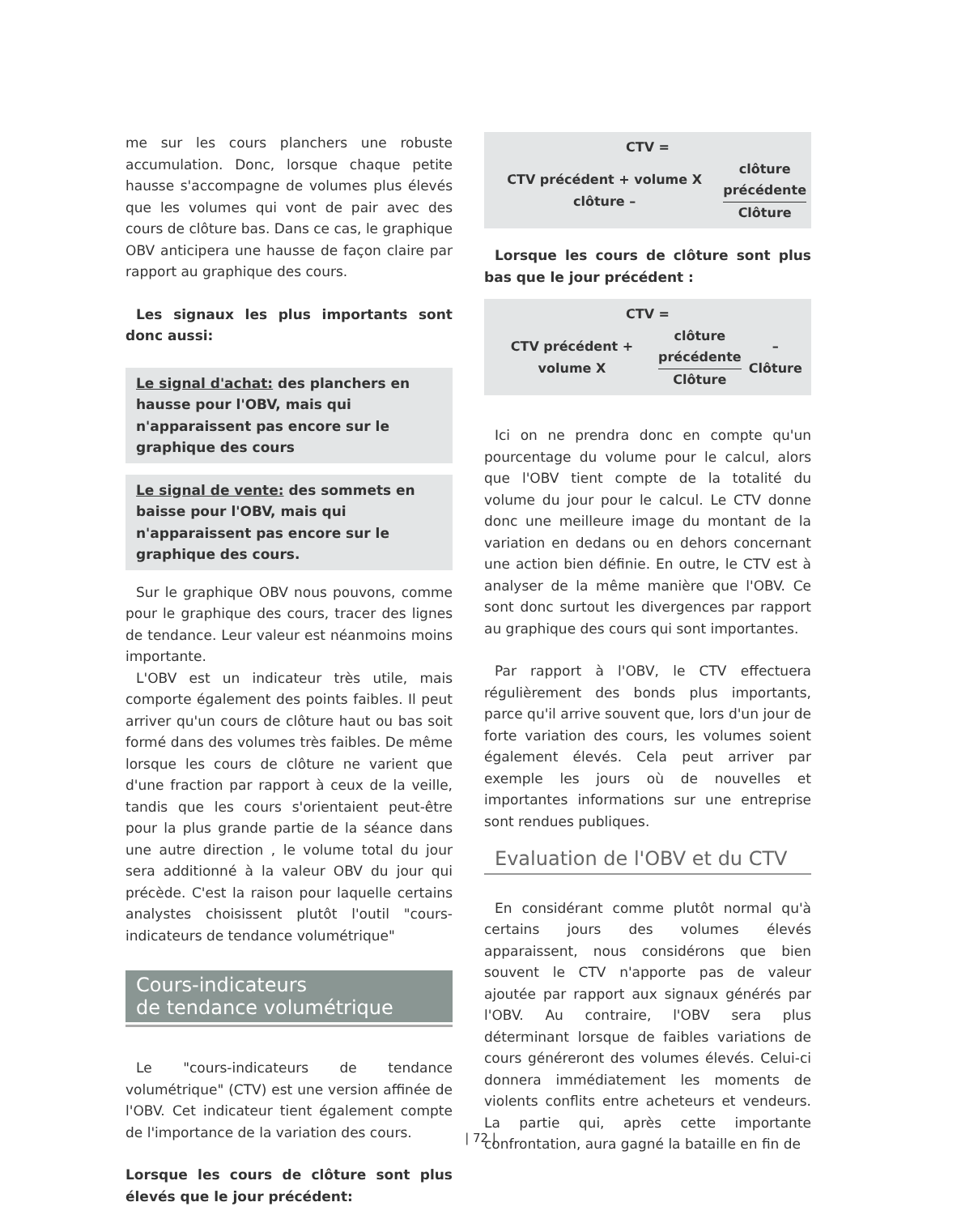me sur les cours planchers une robuste accumulation. Donc, lorsque chaque petite hausse s'accompagne de volumes plus élevés que les volumes qui vont de pair avec des cours de clôture bas. Dans ce cas, le graphique OBV anticipera une hausse de façon claire par rapport au graphique des cours.
Les signaux les plus importants sont donc aussi:
Le signal d'achat: des planchers en hausse pour l'OBV, mais qui n'apparaissent pas encore sur le graphique des cours
Le signal de vente: des sommets en baisse pour l'OBV, mais qui n'apparaissent pas encore sur le graphique des cours.
Sur le graphique OBV nous pouvons, comme pour le graphique des cours, tracer des lignes de tendance. Leur valeur est néanmoins moins importante.
L'OBV est un indicateur très utile, mais comporte également des points faibles. Il peut arriver qu'un cours de clôture haut ou bas soit formé dans des volumes très faibles. De même lorsque les cours de clôture ne varient que d'une fraction par rapport à ceux de la veille, tandis que les cours s'orientaient peut-être pour la plus grande partie de la séance dans une autre direction , le volume total du jour sera additionné à la valeur OBV du jour qui précède. C'est la raison pour laquelle certains analystes choisissent plutôt l'outil "cours-indicateurs de tendance volumétrique"
Cours-indicateurs
de tendance volumétrique
Le "cours-indicateurs de tendance volumétrique" (CTV) est une version affinée de l'OBV. Cet indicateur tient également compte de l'importance de la variation des cours.
Lorsque les cours de clôture sont plus élevés que le jour précédent:
CTV =
| CTV précédent + volume X clôture – | clôture précédente Clôture |
Lorsque les cours de clôture sont plus bas que le jour précédent :
CTV =
| CTV précédent + volume X | clôture précédente Clôture | – Clôture |
Ici on ne prendra donc en compte qu'un pourcentage du volume pour le calcul, alors que l'OBV tient compte de la totalité du volume du jour pour le calcul. Le CTV donne donc une meilleure image du montant de la variation en dedans ou en dehors concernant une action bien définie. En outre, le CTV est à analyser de la même manière que l'OBV. Ce sont donc surtout les divergences par rapport au graphique des cours qui sont importantes.
Par rapport à l'OBV, le CTV effectuera régulièrement des bonds plus importants, parce qu'il arrive souvent que, lors d'un jour de forte variation des cours, les volumes soient également élevés. Cela peut arriver par exemple les jours où de nouvelles et importantes informations sur une entreprise sont rendues publiques.
Evaluation de l'OBV et du CTV
En considérant comme plutôt normal qu'à certains jours des volumes élevés apparaissent, nous considérons que bien souvent le CTV n'apporte pas de valeur ajoutée par rapport aux signaux générés par l'OBV. Au contraire, l'OBV sera plus déterminant lorsque de faibles variations de cours généreront des volumes élevés. Celui-ci donnera immédiatement les moments de violents conflits entre acheteurs et vendeurs. La partie qui, après cette importante confrontation, aura gagné la bataille en fin de
| 72 |